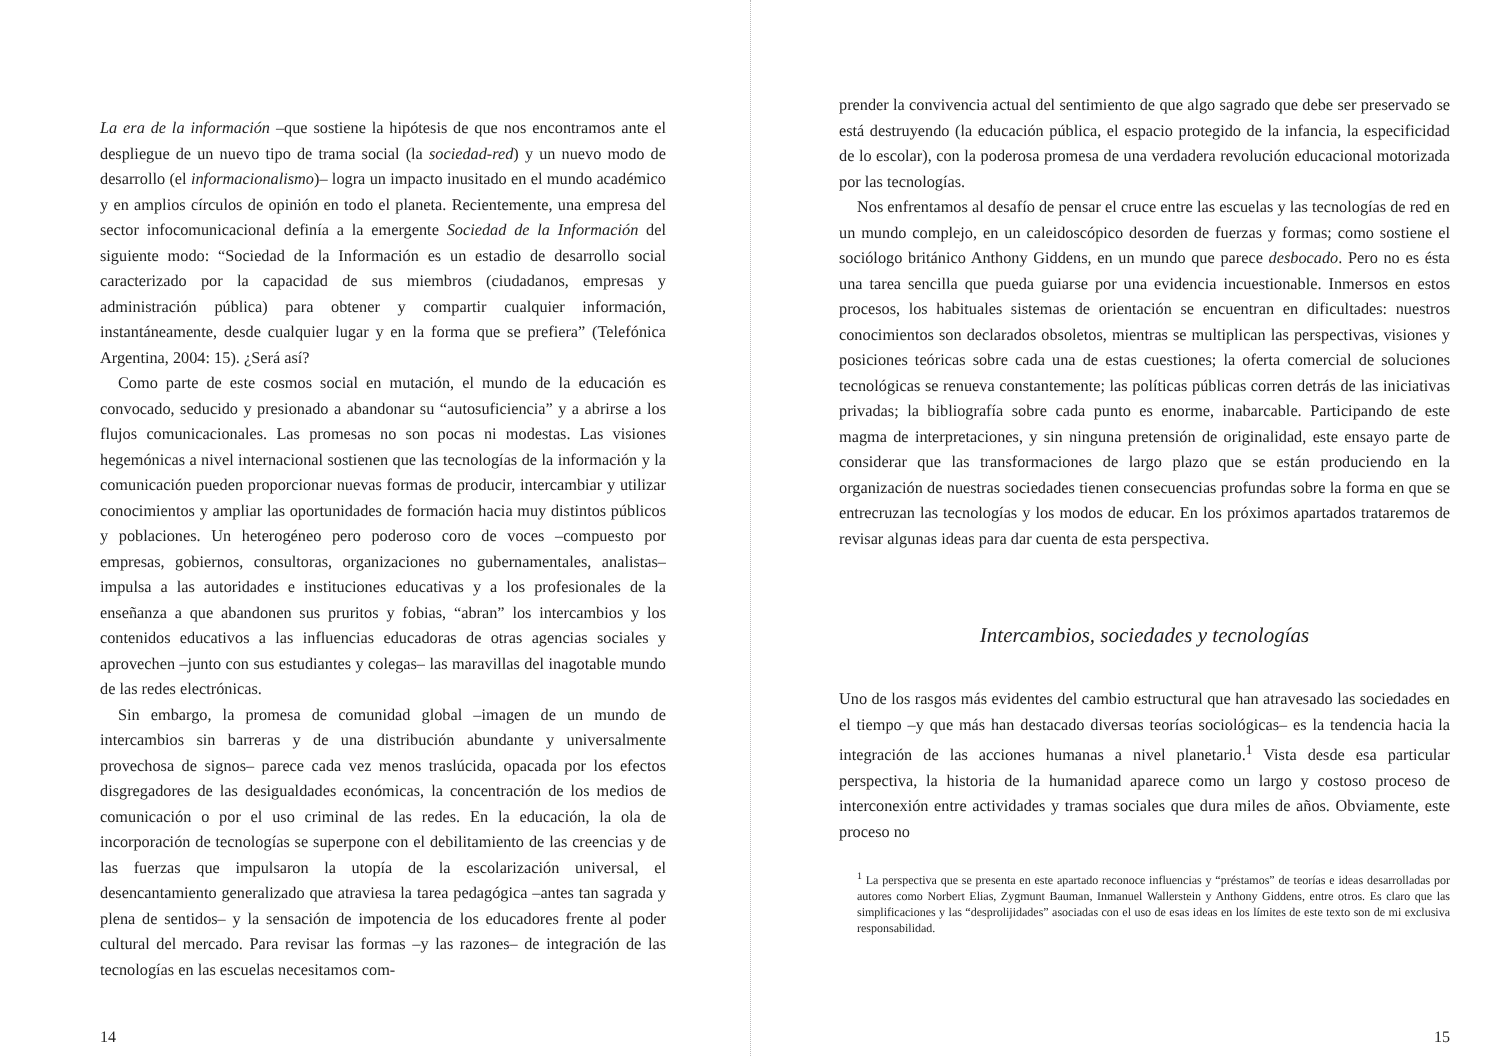La era de la información –que sostiene la hipótesis de que nos encontramos ante el despliegue de un nuevo tipo de trama social (la sociedad-red) y un nuevo modo de desarrollo (el informacionalismo)– logra un impacto inusitado en el mundo académico y en amplios círculos de opinión en todo el planeta. Recientemente, una empresa del sector infocomunicacional definía a la emergente Sociedad de la Información del siguiente modo: “Sociedad de la Información es un estadio de desarrollo social caracterizado por la capacidad de sus miembros (ciudadanos, empresas y administración pública) para obtener y compartir cualquier información, instantáneamente, desde cualquier lugar y en la forma que se prefiera” (Telefónica Argentina, 2004: 15). ¿Será así?
Como parte de este cosmos social en mutación, el mundo de la educación es convocado, seducido y presionado a abandonar su “autosuficiencia” y a abrirse a los flujos comunicacionales. Las promesas no son pocas ni modestas. Las visiones hegemónicas a nivel internacional sostienen que las tecnologías de la información y la comunicación pueden proporcionar nuevas formas de producir, intercambiar y utilizar conocimientos y ampliar las oportunidades de formación hacia muy distintos públicos y poblaciones. Un heterogéneo pero poderoso coro de voces –compuesto por empresas, gobiernos, consultoras, organizaciones no gubernamentales, analistas– impulsa a las autoridades e instituciones educativas y a los profesionales de la enseñanza a que abandonen sus pruritos y fobias, “abran” los intercambios y los contenidos educativos a las influencias educadoras de otras agencias sociales y aprovechen –junto con sus estudiantes y colegas– las maravillas del inagotable mundo de las redes electrónicas.
Sin embargo, la promesa de comunidad global –imagen de un mundo de intercambios sin barreras y de una distribución abundante y universalmente provechosa de signos– parece cada vez menos traslúcida, opacada por los efectos disgregadores de las desigualdades económicas, la concentración de los medios de comunicación o por el uso criminal de las redes. En la educación, la ola de incorporación de tecnologías se superpone con el debilitamiento de las creencias y de las fuerzas que impulsaron la utopía de la escolarización universal, el desencantamiento generalizado que atraviesa la tarea pedagógica –antes tan sagrada y plena de sentidos– y la sensación de impotencia de los educadores frente al poder cultural del mercado. Para revisar las formas –y las razones– de integración de las tecnologías en las escuelas necesitamos com-
14
prender la convivencia actual del sentimiento de que algo sagrado que debe ser preservado se está destruyendo (la educación pública, el espacio protegido de la infancia, la especificidad de lo escolar), con la poderosa promesa de una verdadera revolución educacional motorizada por las tecnologías.
Nos enfrentamos al desafío de pensar el cruce entre las escuelas y las tecnologías de red en un mundo complejo, en un caleidoscópico desorden de fuerzas y formas; como sostiene el sociólogo británico Anthony Giddens, en un mundo que parece desbocado. Pero no es ésta una tarea sencilla que pueda guiarse por una evidencia incuestionable. Inmersos en estos procesos, los habituales sistemas de orientación se encuentran en dificultades: nuestros conocimientos son declarados obsoletos, mientras se multiplican las perspectivas, visiones y posiciones teóricas sobre cada una de estas cuestiones; la oferta comercial de soluciones tecnológicas se renueva constantemente; las políticas públicas corren detrás de las iniciativas privadas; la bibliografía sobre cada punto es enorme, inabarcable. Participando de este magma de interpretaciones, y sin ninguna pretensión de originalidad, este ensayo parte de considerar que las transformaciones de largo plazo que se están produciendo en la organización de nuestras sociedades tienen consecuencias profundas sobre la forma en que se entrecruzan las tecnologías y los modos de educar. En los próximos apartados trataremos de revisar algunas ideas para dar cuenta de esta perspectiva.
Intercambios, sociedades y tecnologías
Uno de los rasgos más evidentes del cambio estructural que han atravesado las sociedades en el tiempo –y que más han destacado diversas teorías sociológicas– es la tendencia hacia la integración de las acciones humanas a nivel planetario.<sup>1</sup> Vista desde esa particular perspectiva, la historia de la humanidad aparece como un largo y costoso proceso de interconexión entre actividades y tramas sociales que dura miles de años. Obviamente, este proceso no
<sup>1</sup> La perspectiva que se presenta en este apartado reconoce influencias y “préstamos” de teorías e ideas desarrolladas por autores como Norbert Elias, Zygmunt Bauman, Inmanuel Wallerstein y Anthony Giddens, entre otros. Es claro que las simplificaciones y las “desprolijidades” asociadas con el uso de esas ideas en los límites de este texto son de mi exclusiva responsabilidad.
15